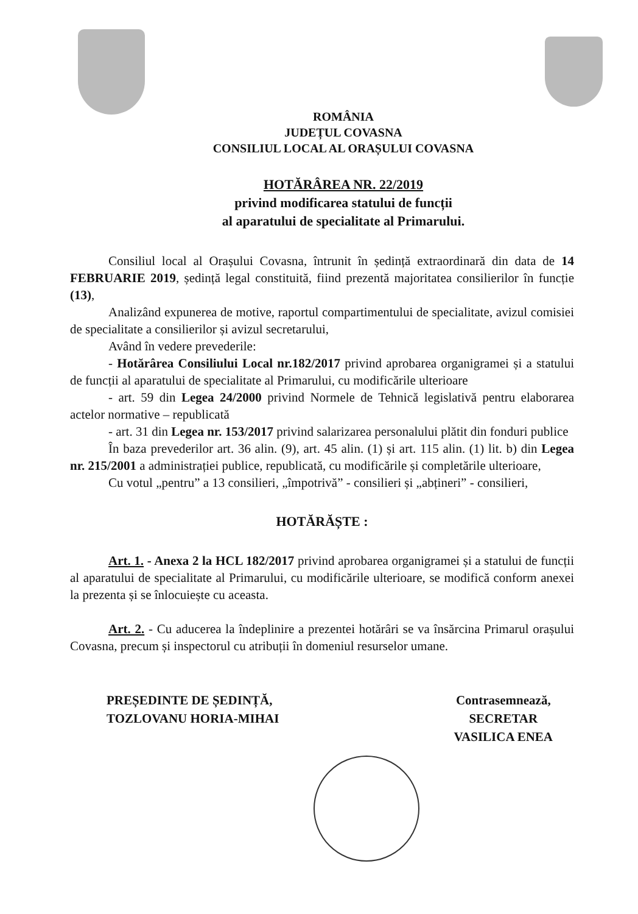ROMÂNIA
JUDEȚUL COVASNA
CONSILIUL LOCAL AL ORAȘULUI COVASNA
HOTĂRÂREA NR. 22/2019
privind modificarea statului de funcții
al aparatului de specialitate al Primarului.
Consiliul local al Orașului Covasna, întrunit în ședință extraordinară din data de 14 FEBRUARIE 2019, ședință legal constituită, fiind prezentă majoritatea consilierilor în funcție (13),
Analizând expunerea de motive, raportul compartimentului de specialitate, avizul comisiei de specialitate a consilierilor și avizul secretarului,
Având în vedere prevederile:
- Hotărârea Consiliului Local nr.182/2017 privind aprobarea organigramei și a statului de funcții al aparatului de specialitate al Primarului, cu modificările ulterioare
- art. 59 din Legea 24/2000 privind Normele de Tehnică legislativă pentru elaborarea actelor normative – republicată
- art. 31 din Legea nr. 153/2017 privind salarizarea personalului plătit din fonduri publice
În baza prevederilor art. 36 alin. (9), art. 45 alin. (1) și art. 115 alin. (1) lit. b) din Legea nr. 215/2001 a administrației publice, republicată, cu modificările și completările ulterioare,
Cu votul „pentru” a 13 consilieri, „împotrivă” - consilieri și „abțineri” - consilieri,
HOTĂRĂȘTE :
Art. 1. - Anexa 2 la HCL 182/2017 privind aprobarea organigramei și a statului de funcții al aparatului de specialitate al Primarului, cu modificările ulterioare, se modifică conform anexei la prezenta și se înlocuiește cu aceasta.
Art. 2. - Cu aducerea la îndeplinire a prezentei hotărâri se va însărcina Primarul orașului Covasna, precum și inspectorul cu atribuții în domeniul resurselor umane.
PREȘEDINTE DE ȘEDINȚĂ,
TOZLOVANU HORIA-MIHAI
Contrasemnează,
SECRETAR
VASILICA ENEA